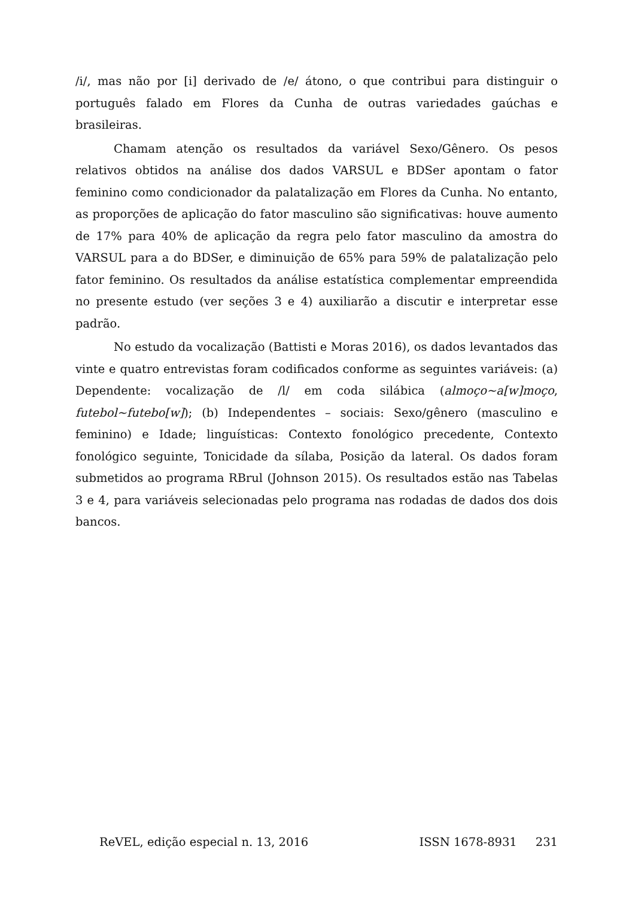/i/, mas não por [i] derivado de /e/ átono, o que contribui para distinguir o português falado em Flores da Cunha de outras variedades gaúchas e brasileiras.
Chamam atenção os resultados da variável Sexo/Gênero. Os pesos relativos obtidos na análise dos dados VARSUL e BDSer apontam o fator feminino como condicionador da palatalização em Flores da Cunha. No entanto, as proporções de aplicação do fator masculino são significativas: houve aumento de 17% para 40% de aplicação da regra pelo fator masculino da amostra do VARSUL para a do BDSer, e diminuição de 65% para 59% de palatalização pelo fator feminino. Os resultados da análise estatística complementar empreendida no presente estudo (ver seções 3 e 4) auxiliarão a discutir e interpretar esse padrão.
No estudo da vocalização (Battisti e Moras 2016), os dados levantados das vinte e quatro entrevistas foram codificados conforme as seguintes variáveis: (a) Dependente: vocalização de /l/ em coda silábica (almoço~a[w]moço, futebol~futebo[w]); (b) Independentes – sociais: Sexo/gênero (masculino e feminino) e Idade; linguísticas: Contexto fonológico precedente, Contexto fonológico seguinte, Tonicidade da sílaba, Posição da lateral. Os dados foram submetidos ao programa RBrul (Johnson 2015). Os resultados estão nas Tabelas 3 e 4, para variáveis selecionadas pelo programa nas rodadas de dados dos dois bancos.
ReVEL, edição especial n. 13, 2016 ISSN 1678-8931 231